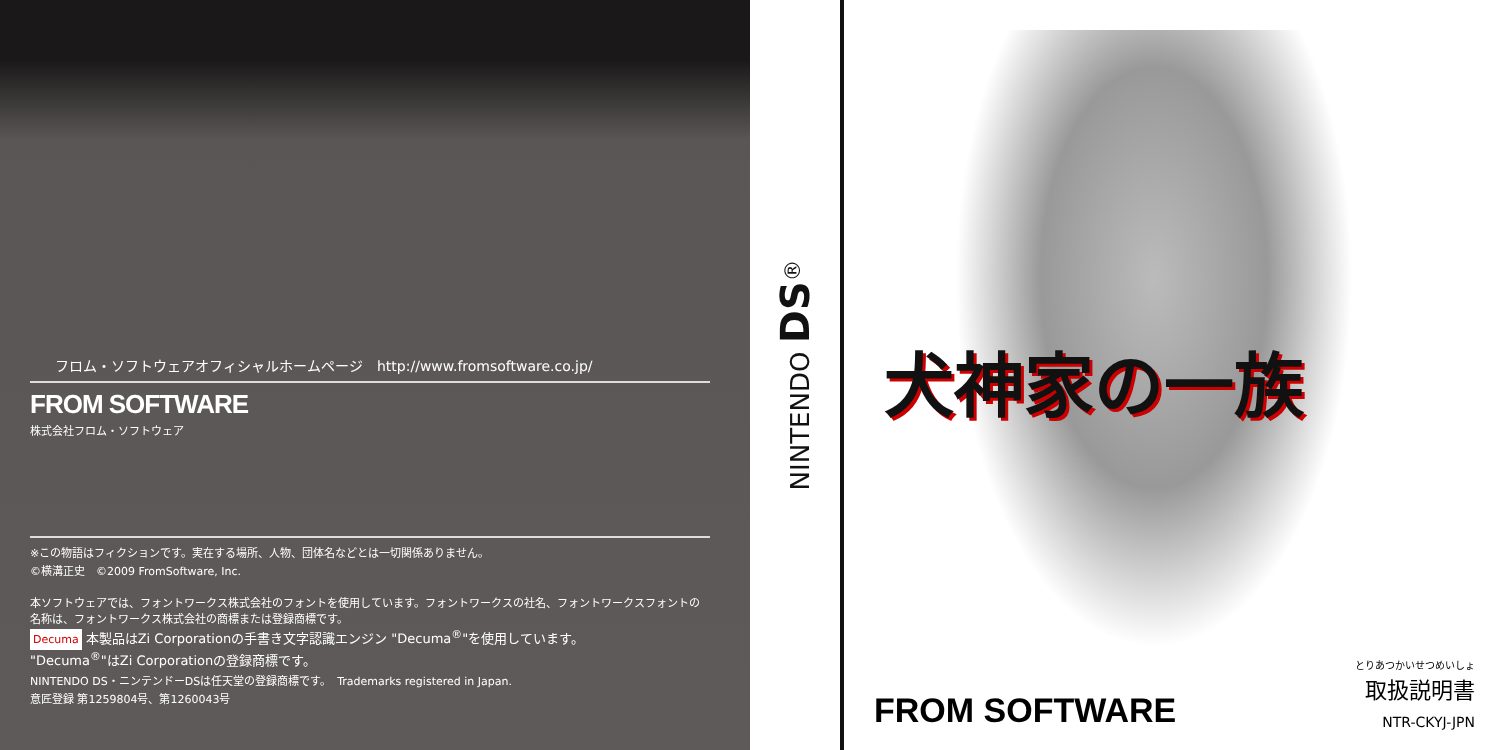フロム・ソフトウェアオフィシャルホームページ　http://www.fromsoftware.co.jp/
FROM SOFTWARE
株式会社フロム・ソフトウェア
※この物語はフィクションです。実在する場所、人物、団体名などとは一切関係ありません。
©横溝正史　©2009 FromSoftware, Inc.
本ソフトウェアでは、フォントワークス株式会社のフォントを使用しています。フォントワークスの社名、フォントワークスフォントの名称は、フォントワークス株式会社の商標または登録商標です。
Decuma 本製品はZi Corporationの手書き文字認識エンジン "Decuma<sup>®</sup>"を使用しています。
"Decuma<sup>®</sup>"はZi Corporationの登録商標です。
NINTENDO DS・ニンテンドーDSは任天堂の登録商標です。　Trademarks registered in Japan.
意匠登録 第1259804号、第1260043号
NINTENDO DS<sup>®</sup>
犬神家の一族
FROM SOFTWARE
とりあつかいせつめいしょ
取扱説明書
NTR-CKYJ-JPN